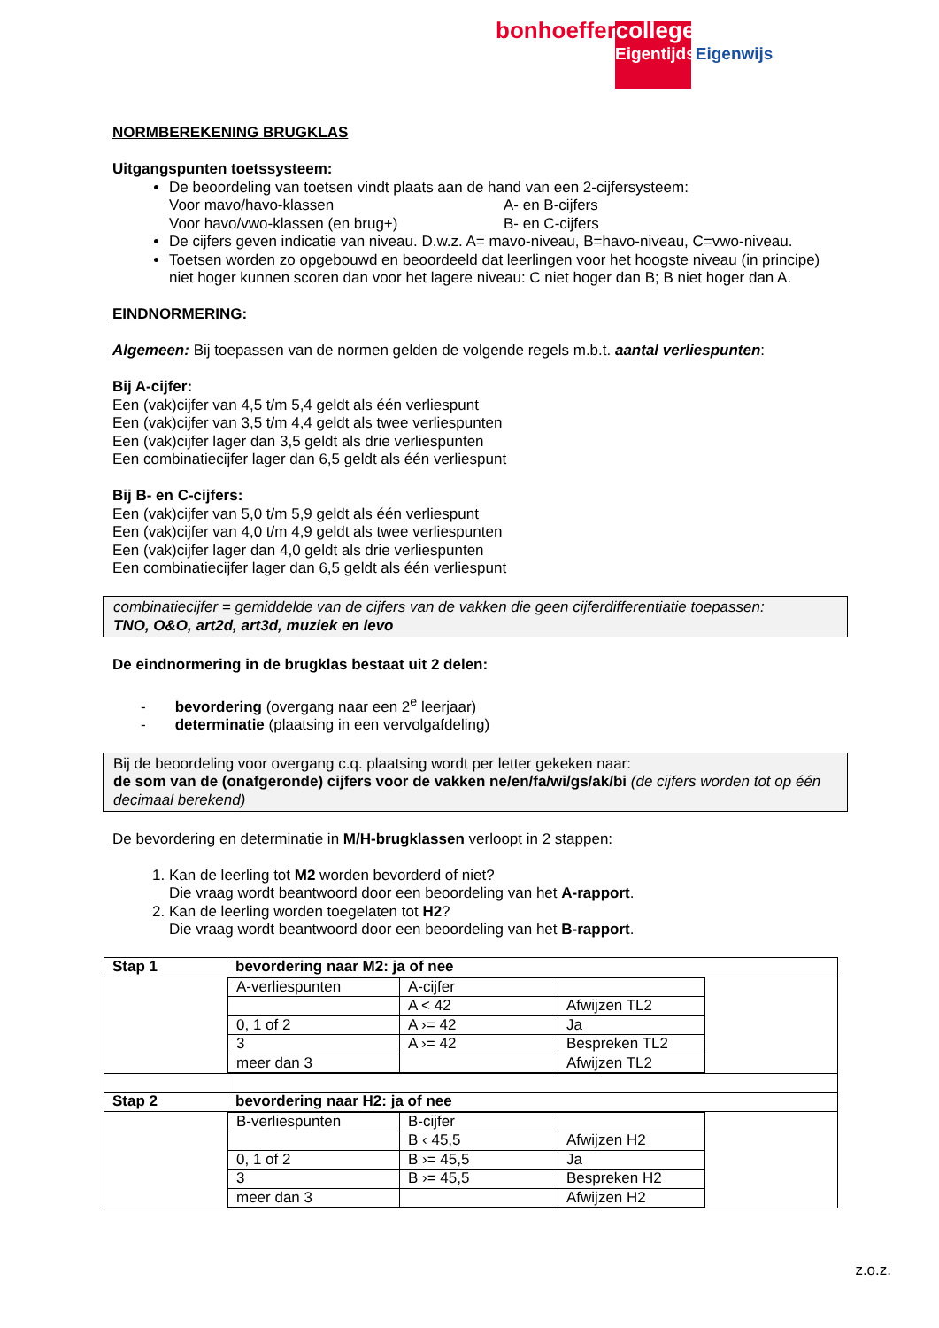bonhoeffercollege
Eigentijds Eigenwijs
NORMBEREKENING BRUGKLAS
Uitgangspunten toetssysteem:
De beoordeling van toetsen vindt plaats aan de hand van een 2-cijfersysteem:
Voor mavo/havo-klassen A- en B-cijfers
Voor havo/vwo-klassen (en brug+) B- en C-cijfers
De cijfers geven indicatie van niveau. D.w.z. A= mavo-niveau, B=havo-niveau, C=vwo-niveau.
Toetsen worden zo opgebouwd en beoordeeld dat leerlingen voor het hoogste niveau (in principe) niet hoger kunnen scoren dan voor het lagere niveau: C niet hoger dan B; B niet hoger dan A.
EINDNORMERING:
Algemeen: Bij toepassen van de normen gelden de volgende regels m.b.t. aantal verliespunten:
Bij A-cijfer:
Een (vak)cijfer van 4,5 t/m 5,4 geldt als één verliespunt
Een (vak)cijfer van 3,5 t/m 4,4 geldt als twee verliespunten
Een (vak)cijfer lager dan 3,5 geldt als drie verliespunten
Een combinatiecijfer lager dan 6,5 geldt als één verliespunt
Bij B- en C-cijfers:
Een (vak)cijfer van 5,0 t/m 5,9 geldt als één verliespunt
Een (vak)cijfer van 4,0 t/m 4,9 geldt als twee verliespunten
Een (vak)cijfer lager dan 4,0 geldt als drie verliespunten
Een combinatiecijfer lager dan 6,5 geldt als één verliespunt
combinatiecijfer = gemiddelde van de cijfers van de vakken die geen cijferdifferentiatie toepassen:
TNO, O&O, art2d, art3d, muziek en levo
De eindnormering in de brugklas bestaat uit 2 delen:
- bevordering (overgang naar een 2<sup>e</sup> leerjaar)
- determinatie (plaatsing in een vervolgafdeling)
Bij de beoordeling voor overgang c.q. plaatsing wordt per letter gekeken naar:
de som van de (onafgeronde) cijfers voor de vakken ne/en/fa/wi/gs/ak/bi (de cijfers worden tot op één decimaal berekend)
De bevordering en determinatie in M/H-brugklassen verloopt in 2 stappen:
1. Kan de leerling tot M2 worden bevorderd of niet?
Die vraag wordt beantwoord door een beoordeling van het A-rapport.
2. Kan de leerling worden toegelaten tot H2?
Die vraag wordt beantwoord door een beoordeling van het B-rapport.
| Stap 1 | bevordering naar M2: ja of nee |
| | / A-verliespunten / A-cijfer / / / / A < 42 / Afwijzen TL2 / / 0, 1 of 2 / A ›= 42 / Ja / / 3 / A ›= 42 / Bespreken TL2 / / meer dan 3 / / Afwijzen TL2 / |
| Stap 2 | bevordering naar H2: ja of nee |
| | / B-verliespunten / B-cijfer / / / / B ‹ 45,5 / Afwijzen H2 / / 0, 1 of 2 / B ›= 45,5 / Ja / / 3 / B ›= 45,5 / Bespreken H2 / / meer dan 3 / / Afwijzen H2 / |
z.o.z.